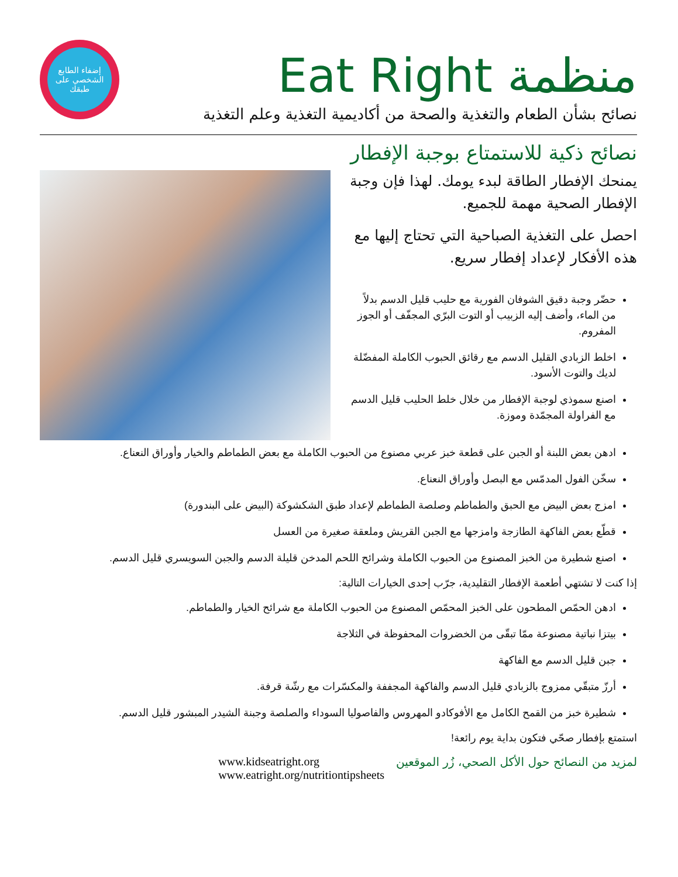منظمة Eat Right
نصائح بشأن الطعام والتغذية والصحة من أكاديمية التغذية وعلم التغذية
إضفاء الطابع الشخصي على طبقك
نصائح ذكية للاستمتاع بوجبة الإفطار
يمنحك الإفطار الطاقة لبدء يومك. لهذا فإن وجبة الإفطار الصحية مهمة للجميع.
احصل على التغذية الصباحية التي تحتاج إليها مع هذه الأفكار لإعداد إفطار سريع.
حضّر وجبة دقيق الشوفان الفورية مع حليب قليل الدسم بدلاً من الماء، وأضف إليه الزبيب أو التوت البرّي المجفّف أو الجوز المفروم.
اخلط الزبادي القليل الدسم مع رقائق الحبوب الكاملة المفضّلة لديك والتوت الأسود.
اصنع سموذي لوجبة الإفطار من خلال خلط الحليب قليل الدسم مع الفراولة المجمّدة وموزة.
ادهن بعض اللبنة أو الجبن على قطعة خبز عربي مصنوع من الحبوب الكاملة مع بعض الطماطم والخيار وأوراق النعناع.
سخّن الفول المدمّس مع البصل وأوراق النعناع.
امزج بعض البيض مع الحبق والطماطم وصلصة الطماطم لإعداد طبق الشكشوكة (البيض على البندورة)
قطّع بعض الفاكهة الطازجة وامزجها مع الجبن القريش وملعقة صغيرة من العسل
اصنع شطيرة من الخبز المصنوع من الحبوب الكاملة وشرائح اللحم المدخن قليلة الدسم والجبن السويسري قليل الدسم.
إذا كنت لا تشتهي أطعمة الإفطار التقليدية، جرّب إحدى الخيارات التالية:
ادهن الحمّص المطحون على الخبز المحمّص المصنوع من الحبوب الكاملة مع شرائح الخيار والطماطم.
بيتزا نباتية مصنوعة ممّا تبقّى من الخضروات المحفوظة في الثلاجة
جبن قليل الدسم مع الفاكهة
أرزّ متبقّي ممزوج بالزبادي قليل الدسم والفاكهة المجففة والمكسّرات مع رشّة قرفة.
شطيرة خبز من القمح الكامل مع الأفوكادو المهروس والفاصوليا السوداء والصلصة وجبنة الشيدر المبشور قليل الدسم.
استمتع بإفطار صحّي فتكون بداية يوم رائعة!
لمزيد من النصائح حول الأكل الصحي، زُر الموقعين www.kidseatright.org
www.eatright.org/nutritiontipsheets